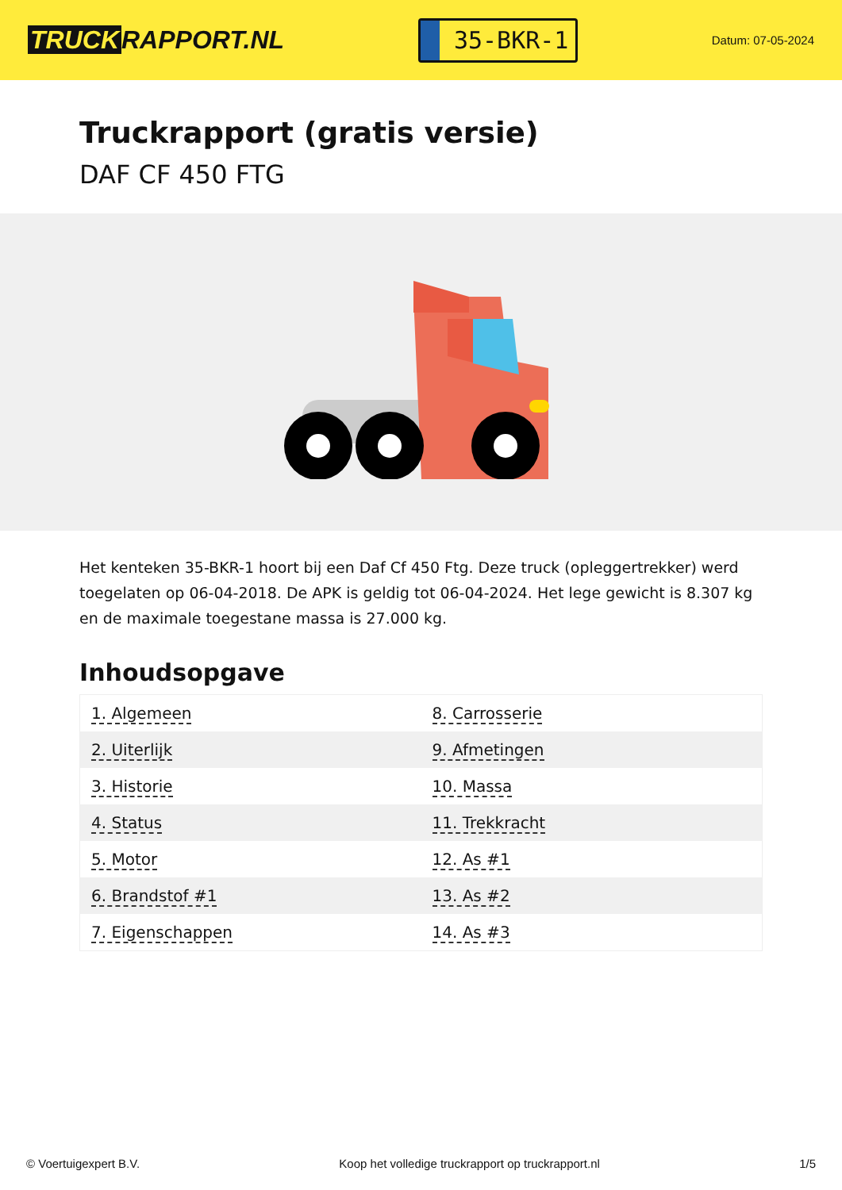TRUCK RAPPORT.NL
35-BKR-1
Datum: 07-05-2024
Truckrapport (gratis versie)
DAF CF 450 FTG
Het kenteken 35-BKR-1 hoort bij een Daf Cf 450 Ftg. Deze truck (opleggertrekker) werd toegelaten op 06-04-2018. De APK is geldig tot 06-04-2024. Het lege gewicht is 8.307 kg en de maximale toegestane massa is 27.000 kg.
Inhoudsopgave
| 1. Algemeen | 8. Carrosserie |
| 2. Uiterlijk | 9. Afmetingen |
| 3. Historie | 10. Massa |
| 4. Status | 11. Trekkracht |
| 5. Motor | 12. As #1 |
| 6. Brandstof #1 | 13. As #2 |
| 7. Eigenschappen | 14. As #3 |
© Voertuigexpert B.V. Koop het volledige truckrapport op truckrapport.nl 1/5